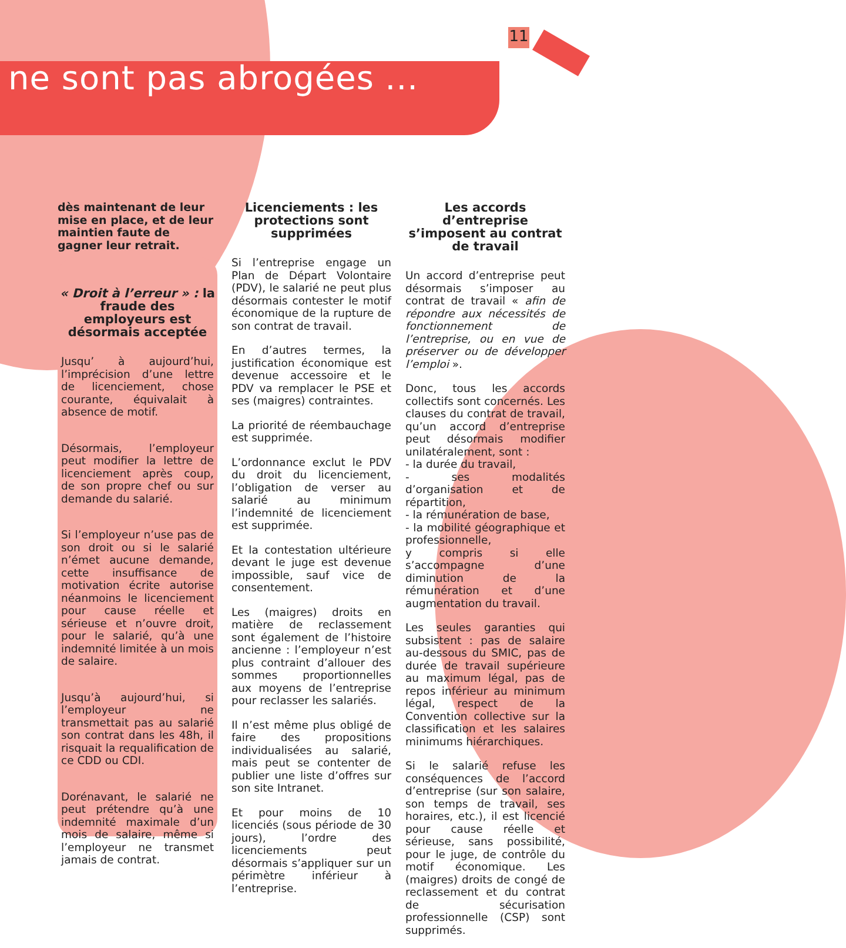11
ne sont pas abrogées ...
dès maintenant de leur mise en place, et de leur maintien faute de gagner leur retrait.
« Droit à l’erreur » : la fraude des employeurs est désormais acceptée
Jusqu’ à aujourd’hui, l’imprécision d’une lettre de licenciement, chose courante, équivalait à absence de motif.
Désormais, l’employeur peut modifier la lettre de licenciement après coup, de son propre chef ou sur demande du salarié.
Si l’employeur n’use pas de son droit ou si le salarié n’émet aucune demande, cette insuffisance de motivation écrite autorise néanmoins le licenciement pour cause réelle et sérieuse et n’ouvre droit, pour le salarié, qu’à une indemnité limitée à un mois de salaire.
Jusqu’à aujourd’hui, si l’employeur ne transmettait pas au salarié son contrat dans les 48h, il risquait la requalification de ce CDD ou CDI.
Dorénavant, le salarié ne peut prétendre qu’à une indemnité maximale d’un mois de salaire, même si l’employeur ne transmet jamais de contrat.
Licenciements : les protections sont supprimées
Si l’entreprise engage un Plan de Départ Volontaire (PDV), le salarié ne peut plus désormais contester le motif économique de la rupture de son contrat de travail.
En d’autres termes, la justification économique est devenue accessoire et le PDV va remplacer le PSE et ses (maigres) contraintes.
La priorité de réembauchage est supprimée.
L’ordonnance exclut le PDV du droit du licenciement, l’obligation de verser au salarié au minimum l’indemnité de licenciement est supprimée.
Et la contestation ultérieure devant le juge est devenue impossible, sauf vice de consentement.
Les (maigres) droits en matière de reclassement sont également de l’histoire ancienne : l’employeur n’est plus contraint d’allouer des sommes proportionnelles aux moyens de l’entreprise pour reclasser les salariés.
Il n’est même plus obligé de faire des propositions individualisées au salarié, mais peut se contenter de publier une liste d’offres sur son site Intranet.
Et pour moins de 10 licenciés (sous période de 30 jours), l’ordre des licenciements peut désormais s’appliquer sur un périmètre inférieur à l’entreprise.
Les accords d’entreprise s’imposent au contrat de travail
Un accord d’entreprise peut désormais s’imposer au contrat de travail « afin de répondre aux nécessités de fonctionnement de l’entreprise, ou en vue de préserver ou de développer l’emploi ».
Donc, tous les accords collectifs sont concernés. Les clauses du contrat de travail, qu’un accord d’entreprise peut désormais modifier unilatéralement, sont :
- la durée du travail,
- ses modalités d’organisation et de répartition,
- la rémunération de base,
- la mobilité géographique et professionnelle,
y compris si elle s’accompagne d’une diminution de la rémunération et d’une augmentation du travail.
Les seules garanties qui subsistent : pas de salaire au-dessous du SMIC, pas de durée de travail supérieure au maximum légal, pas de repos inférieur au minimum légal, respect de la Convention collective sur la classification et les salaires minimums hiérarchiques.
Si le salarié refuse les conséquences de l’accord d’entreprise (sur son salaire, son temps de travail, ses horaires, etc.), il est licencié pour cause réelle et sérieuse, sans possibilité, pour le juge, de contrôle du motif économique. Les (maigres) droits de congé de reclassement et du contrat de sécurisation professionnelle (CSP) sont supprimés.